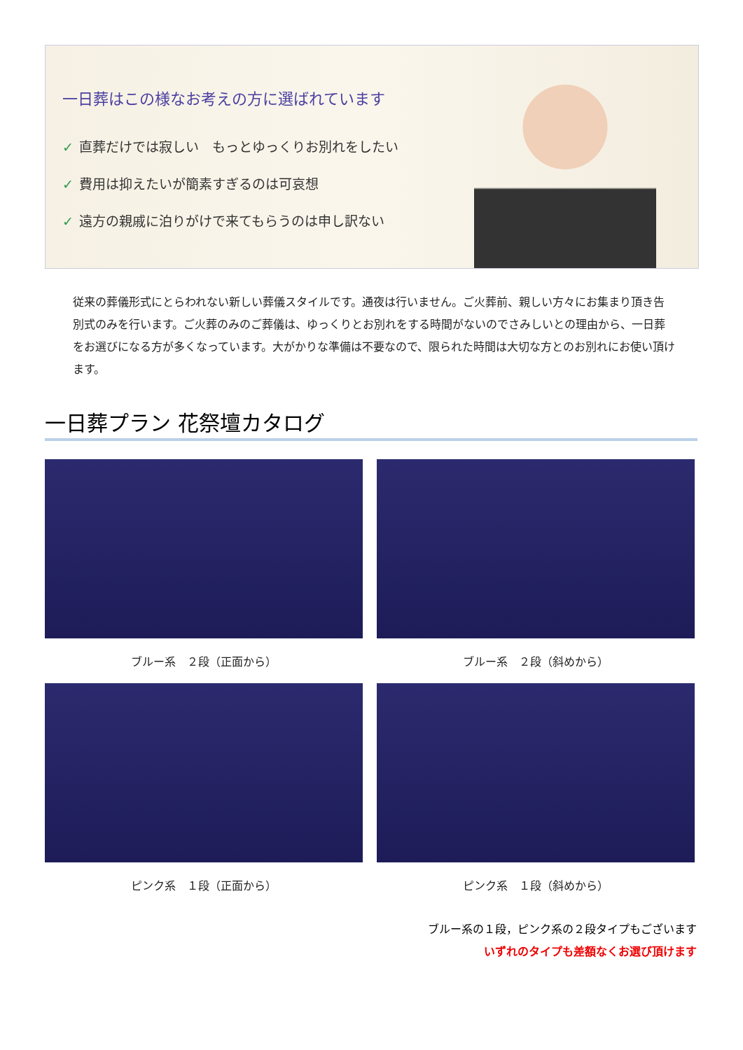一日葬はこの様なお考えの方に選ばれています
✓ 直葬だけでは寂しい　もっとゆっくりお別れをしたい
✓ 費用は抑えたいが簡素すぎるのは可哀想
✓ 遠方の親戚に泊りがけで来てもらうのは申し訳ない
従来の葬儀形式にとらわれない新しい葬儀スタイルです。通夜は行いません。ご火葬前、親しい方々にお集まり頂き告別式のみを行います。ご火葬のみのご葬儀は、ゆっくりとお別れをする時間がないのでさみしいとの理由から、一日葬をお選びになる方が多くなっています。大がかりな準備は不要なので、限られた時間は大切な方とのお別れにお使い頂けます。
一日葬プラン 花祭壇カタログ
ブルー系　２段（正面から） ブルー系　２段（斜めから）
ピンク系　１段（正面から） ピンク系　１段（斜めから）
ブルー系の１段，ピンク系の２段タイプもございます
いずれのタイプも差額なくお選び頂けます